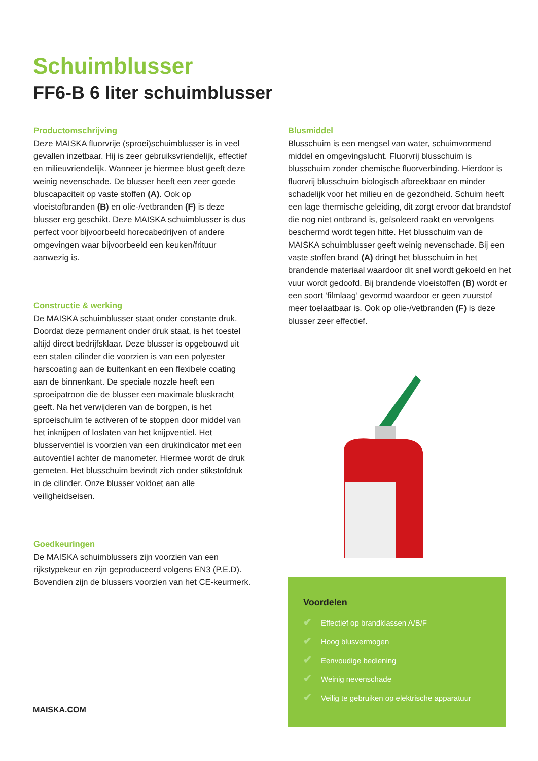Schuimblusser
FF6-B 6 liter schuimblusser
Productomschrijving
Deze MAISKA fluorvrije (sproei)schuimblusser is in veel gevallen inzetbaar. Hij is zeer gebruiksvriendelijk, effectief en milieuvriendelijk. Wanneer je hiermee blust geeft deze weinig nevenschade. De blusser heeft een zeer goede bluscapaciteit op vaste stoffen (A). Ook op vloeistofbranden (B) en olie-/vetbranden (F) is deze blusser erg geschikt. Deze MAISKA schuimblusser is dus perfect voor bijvoorbeeld horecabedrijven of andere omgevingen waar bijvoorbeeld een keuken/frituur aanwezig is.
Constructie & werking
De MAISKA schuimblusser staat onder constante druk. Doordat deze permanent onder druk staat, is het toestel altijd direct bedrijfsklaar. Deze blusser is opgebouwd uit een stalen cilinder die voorzien is van een polyester harscoating aan de buitenkant en een flexibele coating aan de binnenkant. De speciale nozzle heeft een sproeipatroon die de blusser een maximale bluskracht geeft. Na het verwijderen van de borgpen, is het sproeischuim te activeren of te stoppen door middel van het inknijpen of loslaten van het knijpventiel. Het blusserventiel is voorzien van een drukindicator met een autoventiel achter de manometer. Hiermee wordt de druk gemeten. Het blusschuim bevindt zich onder stikstofdruk in de cilinder. Onze blusser voldoet aan alle veiligheidseisen.
Goedkeuringen
De MAISKA schuimblussers zijn voorzien van een rijkstypekeur en zijn geproduceerd volgens EN3 (P.E.D). Bovendien zijn de blussers voorzien van het CE-keurmerk.
Blusmiddel
Blusschuim is een mengsel van water, schuimvormend middel en omgevingslucht. Fluorvrij blusschuim is blusschuim zonder chemische fluorverbinding. Hierdoor is fluorvrij blusschuim biologisch afbreekbaar en minder schadelijk voor het milieu en de gezondheid. Schuim heeft een lage thermische geleiding, dit zorgt ervoor dat brandstof die nog niet ontbrand is, geïsoleerd raakt en vervolgens beschermd wordt tegen hitte. Het blusschuim van de MAISKA schuimblusser geeft weinig nevenschade. Bij een vaste stoffen brand (A) dringt het blusschuim in het brandende materiaal waardoor dit snel wordt gekoeld en het vuur wordt gedoofd. Bij brandende vloeistoffen (B) wordt er een soort ‘filmlaag’ gevormd waardoor er geen zuurstof meer toelaatbaar is. Ook op olie-/vetbranden (F) is deze blusser zeer effectief.
Voordelen
✔ Effectief op brandklassen A/B/F
✔ Hoog blusvermogen
✔ Eenvoudige bediening
✔ Weinig nevenschade
✔ Veilig te gebruiken op elektrische apparatuur
MAISKA.COM